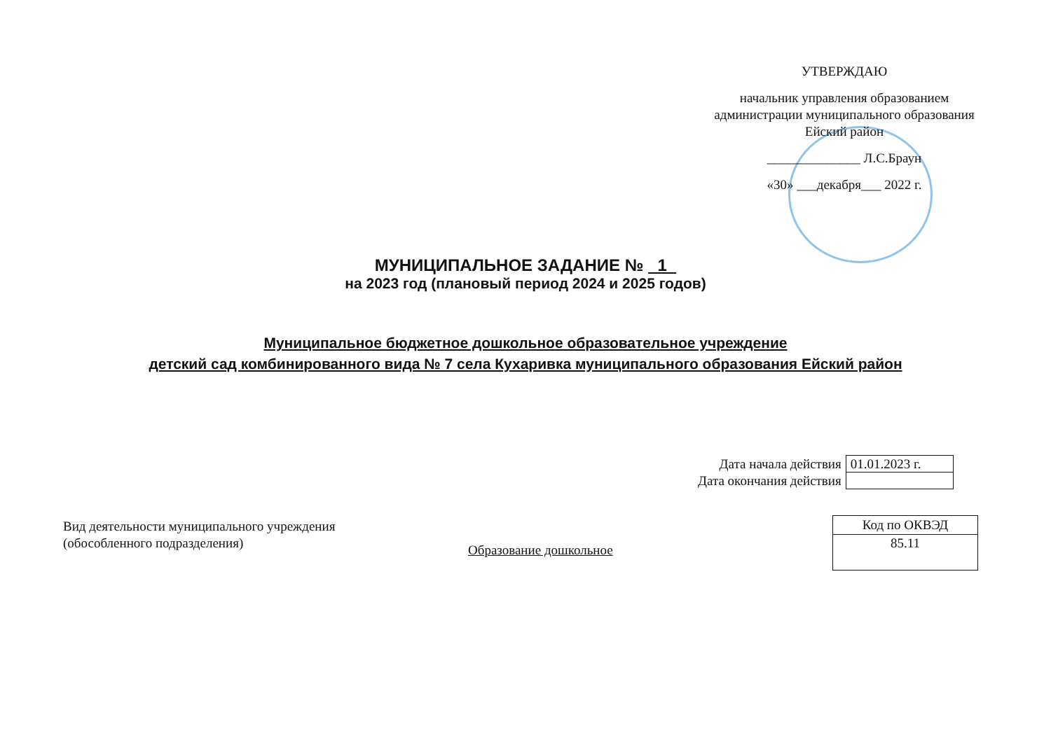УТВЕРЖДАЮ
начальник управления образованием администрации муниципального образования Ейский район
______________ Л.С.Браун
«30» ___декабря___ 2022 г.
МУНИЦИПАЛЬНОЕ ЗАДАНИЕ № 1
на 2023 год (плановый период 2024 и 2025 годов)
Муниципальное бюджетное дошкольное образовательное учреждение
детский сад комбинированного вида № 7 села Кухаривка муниципального образования Ейский район
| Дата начала действия | 01.01.2023 г. |
| Дата окончания действия | |
Вид деятельности муниципального учреждения
(обособленного подразделения)
Образование дошкольное
| Код по ОКВЭД |
| 85.11 |